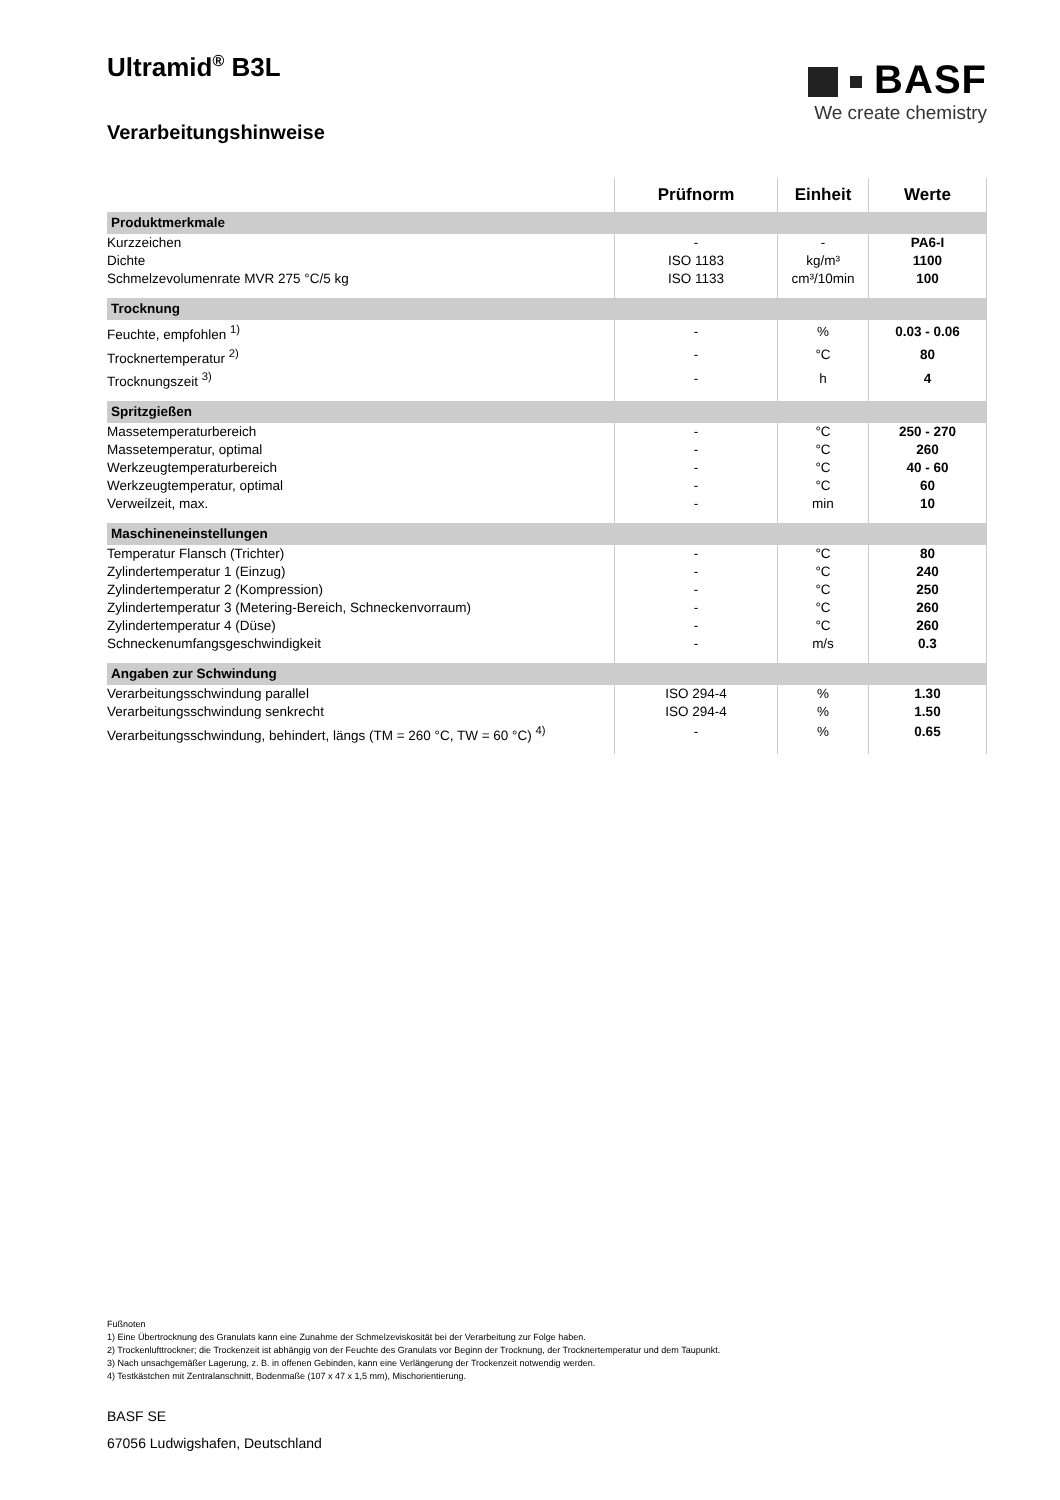Ultramid<sup>®</sup> B3L
Verarbeitungshinweise
BASF
We create chemistry
| | Prüfnorm | Einheit | Werte |
| --- | --- | --- | --- |
| Produktmerkmale | | | |
| Kurzzeichen | - | - | PA6-I |
| Dichte | ISO 1183 | kg/m³ | 1100 |
| Schmelzevolumenrate MVR 275 °C/5 kg | ISO 1133 | cm³/10min | 100 |
| Trocknung | | | |
| Feuchte, empfohlen <sup>1)</sup> | - | % | 0.03 - 0.06 |
| Trocknertemperatur <sup>2)</sup> | - | °C | 80 |
| Trocknungszeit <sup>3)</sup> | - | h | 4 |
| Spritzgießen | | | |
| Massetemperaturbereich | - | °C | 250 - 270 |
| Massetemperatur, optimal | - | °C | 260 |
| Werkzeugtemperaturbereich | - | °C | 40 - 60 |
| Werkzeugtemperatur, optimal | - | °C | 60 |
| Verweilzeit, max. | - | min | 10 |
| Maschineneinstellungen | | | |
| Temperatur Flansch (Trichter) | - | °C | 80 |
| Zylindertemperatur 1 (Einzug) | - | °C | 240 |
| Zylindertemperatur 2 (Kompression) | - | °C | 250 |
| Zylindertemperatur 3 (Metering-Bereich, Schneckenvorraum) | - | °C | 260 |
| Zylindertemperatur 4 (Düse) | - | °C | 260 |
| Schneckenumfangsgeschwindigkeit | - | m/s | 0.3 |
| Angaben zur Schwindung | | | |
| Verarbeitungsschwindung parallel | ISO 294-4 | % | 1.30 |
| Verarbeitungsschwindung senkrecht | ISO 294-4 | % | 1.50 |
| Verarbeitungsschwindung, behindert, längs (TM = 260 °C, TW = 60 °C) <sup>4)</sup> | - | % | 0.65 |
Fußnoten
1) Eine Übertrocknung des Granulats kann eine Zunahme der Schmelzeviskosität bei der Verarbeitung zur Folge haben.
2) Trockenlufttrockner; die Trockenzeit ist abhängig von der Feuchte des Granulats vor Beginn der Trocknung, der Trocknertemperatur und dem Taupunkt.
3) Nach unsachgemäßer Lagerung, z. B. in offenen Gebinden, kann eine Verlängerung der Trockenzeit notwendig werden.
4) Testkästchen mit Zentralanschnitt, Bodenmaße (107 x 47 x 1,5 mm), Mischorientierung.
BASF SE
67056 Ludwigshafen, Deutschland